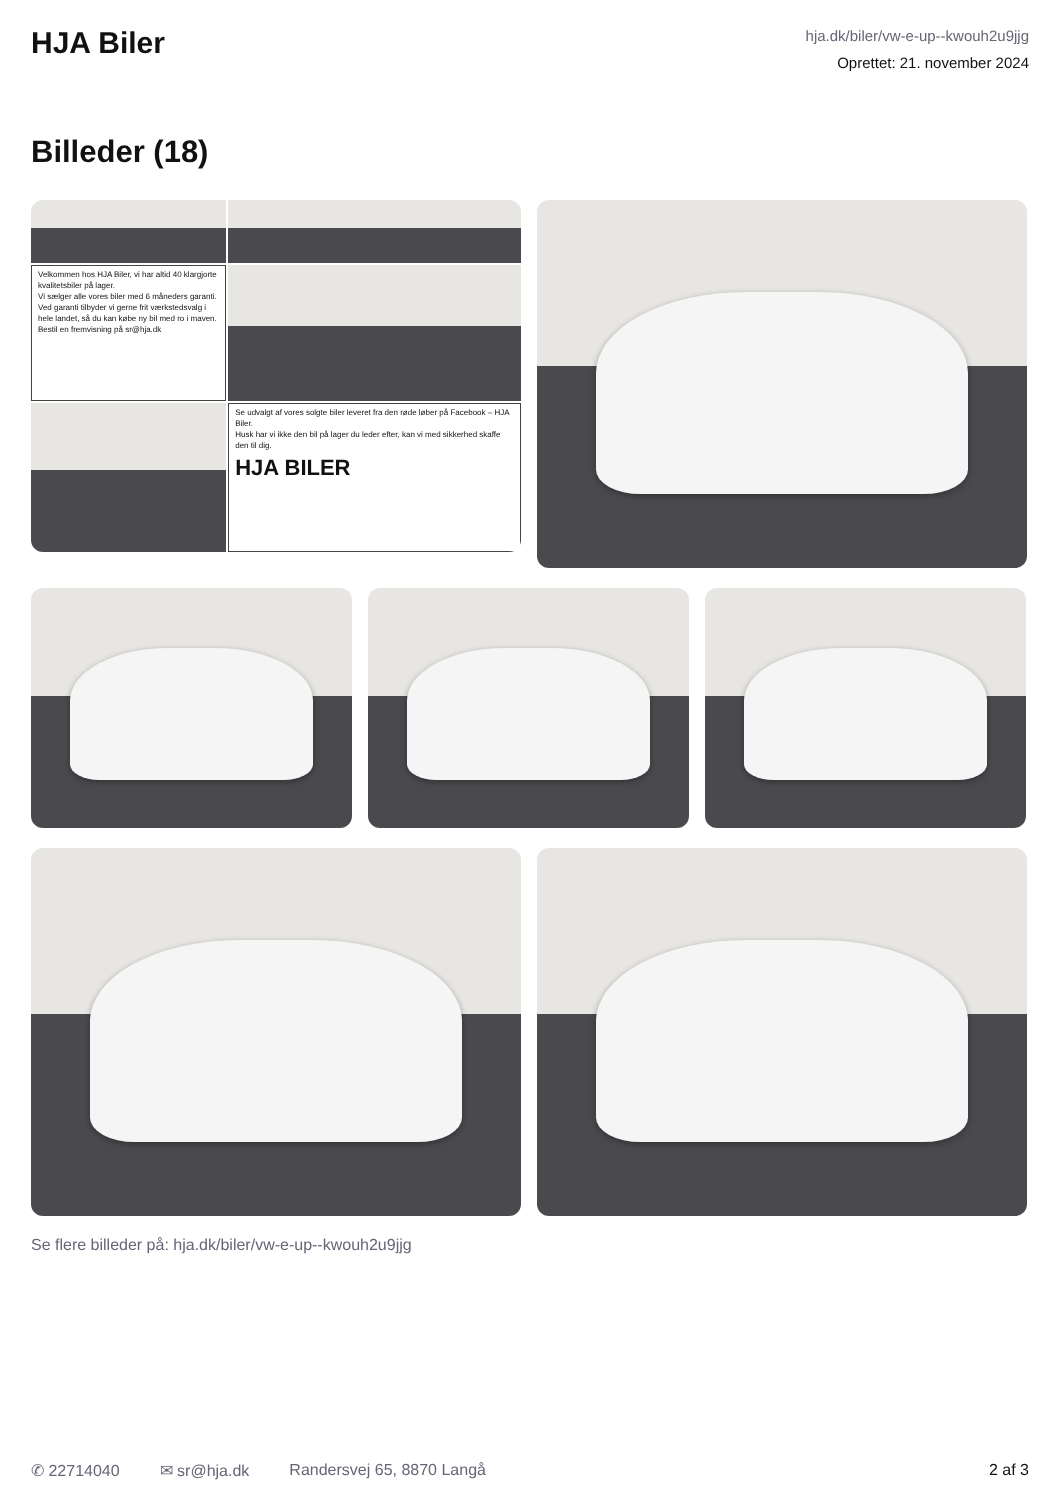HJA Biler
hja.dk/biler/vw-e-up--kwouh2u9jjg
Oprettet: 21. november 2024
Billeder (18)
Velkommen hos HJA Biler, vi har altid 40 klargjorte kvalitetsbiler på lager.
Vi sælger alle vores biler med 6 måneders garanti.
Ved garanti tilbyder vi gerne frit værkstedsvalg i hele landet, så du kan købe ny bil med ro i maven. Bestil en fremvisning på sr@hja.dk
Se udvalgt af vores solgte biler leveret fra den røde løber på Facebook – HJA Biler.
Husk har vi ikke den bil på lager du leder efter, kan vi med sikkerhed skaffe den til dig.
HJA BILER
Se flere billeder på: hja.dk/biler/vw-e-up--kwouh2u9jjg
✆ 22714040 ✉ sr@hja.dk Randersvej 65, 8870 Langå 2 af 3